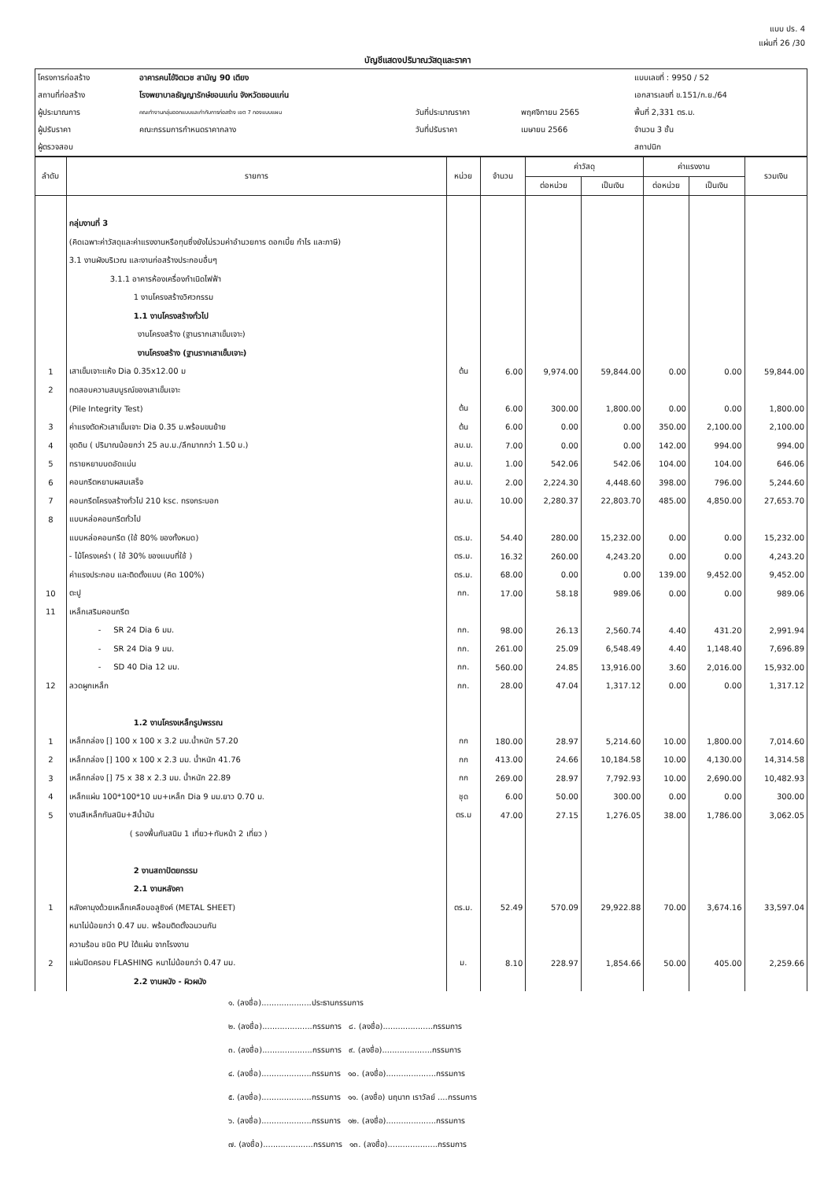แบบ ปร. 4
แผ่นที่ 26 /30
บัญชีแสดงปริมาณวัสดุและราคา
| โครงการก่อสร้าง | อาคารคนไข้จิตเวช สามัญ 90 เตียง | | | แบบเลขที่ : 9950 / 52 |
| สถานที่ก่อสร้าง | โรงพยาบาลธัญญารักษ์ขอนแก่น จังหวัดขอนแก่น | | | เอกสารเลขที่ ข.151/ก.ย./64 |
| ผู้ประมาณการ | คณะทำงานกลุ่มออกแบบและกำกับการก่อสร้าง เขต 7 กองแบบแผน | วันที่ประมาณราคา | พฤศจิกายน 2565 | พื้นที่ 2,331 ตร.ม. |
| ผู้ปรับราคา | คณะกรรมการกำหนดราคากลาง | วันที่ปรับราคา | เมษายน 2566 | จำนวน 3 ชั้น |
| ผู้ตรวจสอบ | | | | สถาปนิก |
| ลำดับ | รายการ | หน่วย | จำนวน | ค่าวัสดุ | | ค่าแรงงาน | | รวมเงิน |
| --- | --- | --- | --- | --- | --- | --- | --- | --- |
| | | | | ต่อหน่วย | เป็นเงิน | ต่อหน่วย | เป็นเงิน | |
| | กลุ่มงานที่ 3 | | | | | | | |
| | (คิดเฉพาะค่าวัสดุและค่าแรงงานหรือทุนซึ่งยังไม่รวมค่าอำนวยการ ดอกเบี้ย กำไร และภาษี) | | | | | | | |
| | 3.1 งานผังบริเวณ และงานก่อสร้างประกอบอื่นๆ | | | | | | | |
| | 3.1.1 อาคารห้องเครื่องกำเนิดไฟฟ้า | | | | | | | |
| | 1 งานโครงสร้างวิศวกรรม | | | | | | | |
| | 1.1 งานโครงสร้างทั่วไป | | | | | | | |
| | งานโครงสร้าง (ฐานรากเสาเข็มเจาะ) | | | | | | | |
| | งานโครงสร้าง (ฐานรากเสาเข็มเจาะ) | | | | | | | |
| 1 | เสาเข็มเจาะแห้ง Dia 0.35x12.00 ม | ต้น | 6.00 | 9,974.00 | 59,844.00 | 0.00 | 0.00 | 59,844.00 |
| 2 | ทดสอบความสมบูรณ์ของเสาเข็มเจาะ | | | | | | | |
| | (Pile Integrity Test) | ต้น | 6.00 | 300.00 | 1,800.00 | 0.00 | 0.00 | 1,800.00 |
| 3 | ค่าแรงตัดหัวเสาเข็มเจาะ Dia 0.35 ม.พร้อมขนย้าย | ต้น | 6.00 | 0.00 | 0.00 | 350.00 | 2,100.00 | 2,100.00 |
| 4 | ขุดดิน ( ปริมาณน้อยกว่า 25 ลบ.ม./ลึกมากกว่า 1.50 ม.) | ลบ.ม. | 7.00 | 0.00 | 0.00 | 142.00 | 994.00 | 994.00 |
| 5 | ทรายหยาบบดอัดแน่น | ลบ.ม. | 1.00 | 542.06 | 542.06 | 104.00 | 104.00 | 646.06 |
| 6 | คอนกรีตหยาบผสมเสร็จ | ลบ.ม. | 2.00 | 2,224.30 | 4,448.60 | 398.00 | 796.00 | 5,244.60 |
| 7 | คอนกรีตโครงสร้างทั่วไป 210 ksc. ทรงกระบอก | ลบ.ม. | 10.00 | 2,280.37 | 22,803.70 | 485.00 | 4,850.00 | 27,653.70 |
| 8 | แบบหล่อคอนกรีตทั่วไป | | | | | | | |
| | แบบหล่อคอนกรีต (ใช้ 80% ของทั้งหมด) | ตร.ม. | 54.40 | 280.00 | 15,232.00 | 0.00 | 0.00 | 15,232.00 |
| | - ไม้โครงเคร่า ( ใช้ 30% ของแบบที่ใช้ ) | ตร.ม. | 16.32 | 260.00 | 4,243.20 | 0.00 | 0.00 | 4,243.20 |
| | ค่าแรงประกอบ และติดตั้งแบบ (คิด 100%) | ตร.ม. | 68.00 | 0.00 | 0.00 | 139.00 | 9,452.00 | 9,452.00 |
| 10 | ตะปู | กก. | 17.00 | 58.18 | 989.06 | 0.00 | 0.00 | 989.06 |
| 11 | เหล็กเสริมคอนกรีต | | | | | | | |
| | - SR 24 Dia 6 มม. | กก. | 98.00 | 26.13 | 2,560.74 | 4.40 | 431.20 | 2,991.94 |
| | - SR 24 Dia 9 มม. | กก. | 261.00 | 25.09 | 6,548.49 | 4.40 | 1,148.40 | 7,696.89 |
| | - SD 40 Dia 12 มม. | กก. | 560.00 | 24.85 | 13,916.00 | 3.60 | 2,016.00 | 15,932.00 |
| 12 | ลวดผูกเหล็ก | กก. | 28.00 | 47.04 | 1,317.12 | 0.00 | 0.00 | 1,317.12 |
| | 1.2 งานโครงเหล็กรูปพรรณ | | | | | | | |
| 1 | เหล็กกล่อง [] 100 x 100 x 3.2 มม.น้ำหนัก 57.20 | กก | 180.00 | 28.97 | 5,214.60 | 10.00 | 1,800.00 | 7,014.60 |
| 2 | เหล็กกล่อง [] 100 x 100 x 2.3 มม. น้ำหนัก 41.76 | กก | 413.00 | 24.66 | 10,184.58 | 10.00 | 4,130.00 | 14,314.58 |
| 3 | เหล็กกล่อง [] 75 x 38 x 2.3 มม. น้ำหนัก 22.89 | กก | 269.00 | 28.97 | 7,792.93 | 10.00 | 2,690.00 | 10,482.93 |
| 4 | เหล็กแผ่น 100*100*10 มม+เหล็ก Dia 9 มม.ยาว 0.70 ม. | ชุด | 6.00 | 50.00 | 300.00 | 0.00 | 0.00 | 300.00 |
| 5 | งานสีเหล็กกันสนิม+สีน้ำมัน | ตร.ม | 47.00 | 27.15 | 1,276.05 | 38.00 | 1,786.00 | 3,062.05 |
| | ( รองพื้นกันสนิม 1 เที่ยว+ทับหน้า 2 เที่ยว ) | | | | | | | |
| | 2 งานสถาปัตยกรรม | | | | | | | |
| | 2.1 งานหลังคา | | | | | | | |
| 1 | หลังคามุงด้วยเหล็กเคลือบอลูซิงค์ (METAL SHEET) | ตร.ม. | 52.49 | 570.09 | 29,922.88 | 70.00 | 3,674.16 | 33,597.04 |
| | หนาไม่น้อยกว่า 0.47 มม. พร้อมติดตั้งฉนวนกัน | | | | | | | |
| | ความร้อน ชนิด PU ใต้แผ่น จากโรงงาน | | | | | | | |
| 2 | แผ่นปิดครอบ FLASHING หนาไม่น้อยกว่า 0.47 มม. | ม. | 8.10 | 228.97 | 1,854.66 | 50.00 | 405.00 | 2,259.66 |
| | 2.2 งานผนัง - ผิวผนัง | | | | | | | |
๑. (ลงชื่อ)....................ประธานกรรมการ
๒. (ลงชื่อ)....................กรรมการ ๘. (ลงชื่อ)....................กรรมการ
๓. (ลงชื่อ)....................กรรมการ ๙. (ลงชื่อ)....................กรรมการ
๔. (ลงชื่อ)....................กรรมการ ๑๐. (ลงชื่อ)....................กรรมการ
๕. (ลงชื่อ)....................กรรมการ ๑๑. (ลงชื่อ) นฤนาท เราวัลย์ ....กรรมการ
๖. (ลงชื่อ)....................กรรมการ ๑๒. (ลงชื่อ)....................กรรมการ
๗. (ลงชื่อ)....................กรรมการ ๑๓. (ลงชื่อ)....................กรรมการ